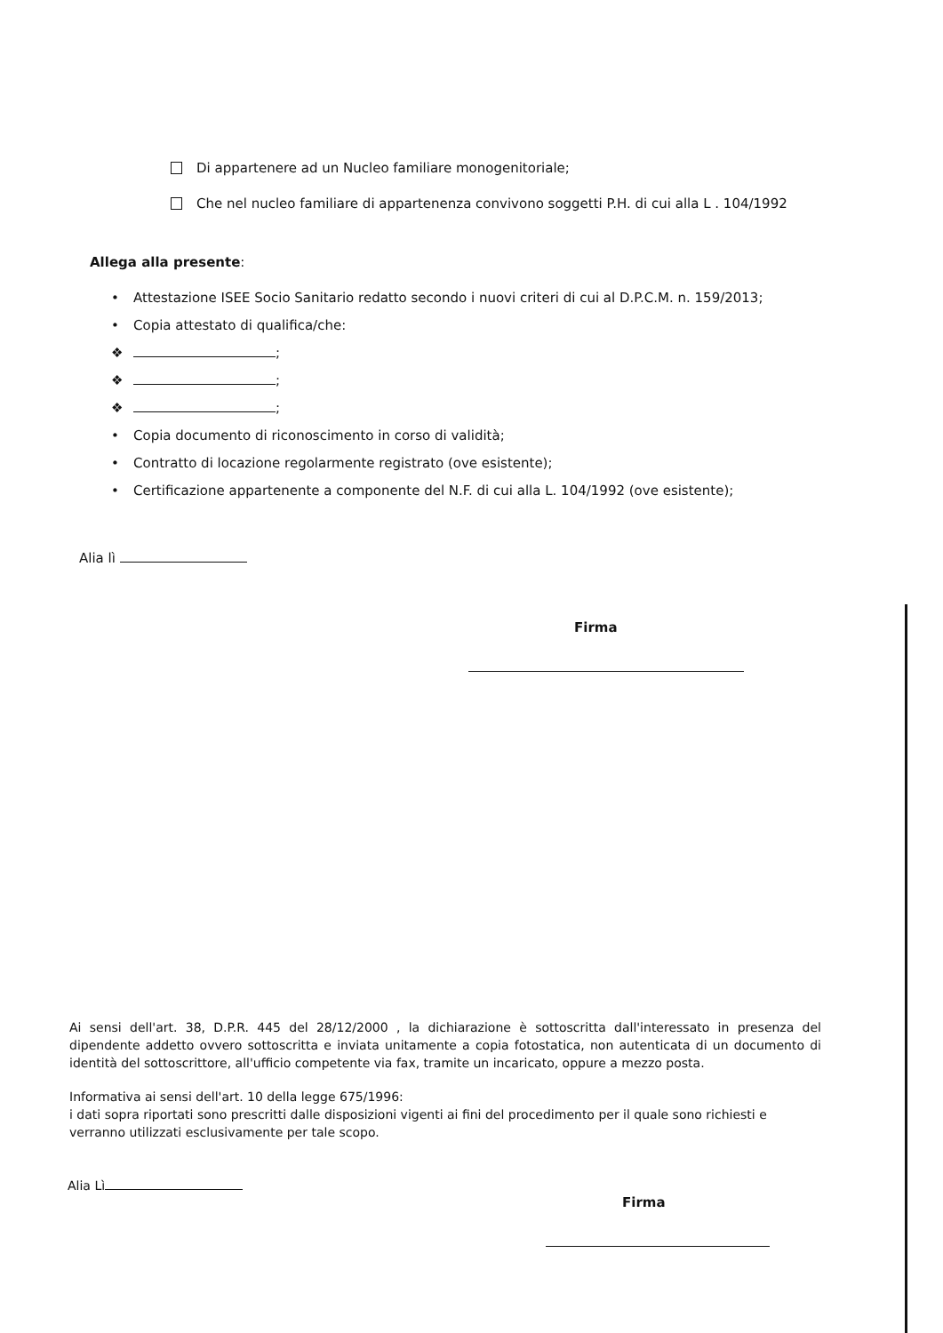Di appartenere ad un Nucleo familiare monogenitoriale;
Che nel nucleo familiare di appartenenza convivono soggetti P.H. di cui alla L . 104/1992
Allega alla presente:
• Attestazione ISEE Socio Sanitario redatto secondo i nuovi criteri di cui al D.P.C.M. n. 159/2013;
• Copia attestato di qualifica/che:
❖ ;
❖ ;
❖ ;
• Copia documento di riconoscimento in corso di validità;
• Contratto di locazione regolarmente registrato (ove esistente);
• Certificazione appartenente a componente del N.F. di cui alla L. 104/1992 (ove esistente);
Alia lì
Firma
Ai sensi dell'art. 38, D.P.R. 445 del 28/12/2000 , la dichiarazione è sottoscritta dall'interessato in presenza del dipendente addetto ovvero sottoscritta e inviata unitamente a copia fotostatica, non autenticata di un documento di identità del sottoscrittore, all'ufficio competente via fax, tramite un incaricato, oppure a mezzo posta.
Informativa ai sensi dell'art. 10 della legge 675/1996:
i dati sopra riportati sono prescritti dalle disposizioni vigenti ai fini del procedimento per il quale sono richiesti e verranno utilizzati esclusivamente per tale scopo.
Alia Lì
Firma